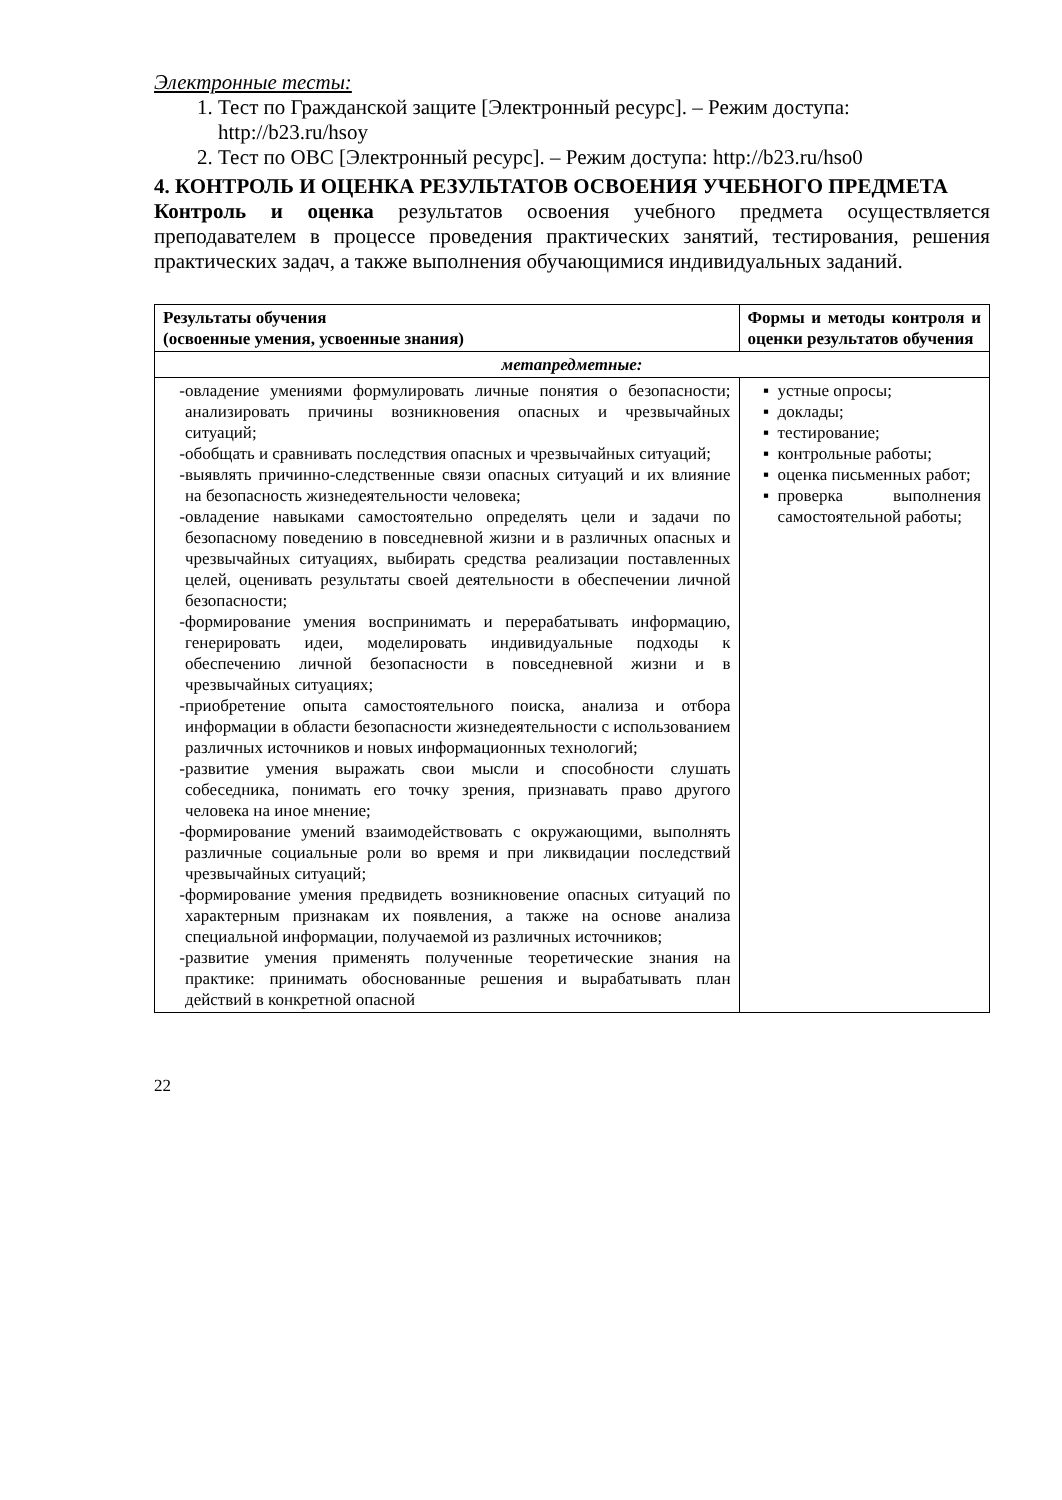Электронные тесты:
1. Тест по Гражданской защите [Электронный ресурс]. – Режим доступа: http://b23.ru/hsoy
2. Тест по ОВС [Электронный ресурс]. – Режим доступа: http://b23.ru/hso0
4. КОНТРОЛЬ И ОЦЕНКА РЕЗУЛЬТАТОВ ОСВОЕНИЯ УЧЕБНОГО ПРЕДМЕТА
Контроль и оценка результатов освоения учебного предмета осуществляется преподавателем в процессе проведения практических занятий, тестирования, решения практических задач, а также выполнения обучающимися индивидуальных заданий.
| Результаты обучения (освоенные умения, усвоенные знания) | Формы и методы контроля и оценки результатов обучения |
| --- | --- |
| метапредметные: | |
| овладение умениями формулировать личные понятия о безопасности; анализировать причины возникновения опасных и чрезвычайных ситуаций; обобщать и сравнивать последствия опасных и чрезвычайных ситуаций; выявлять причинно-следственные связи опасных ситуаций и их влияние на безопасность жизнедеятельности человека; овладение навыками самостоятельно определять цели и задачи по безопасному поведению в повседневной жизни и в различных опасных и чрезвычайных ситуациях, выбирать средства реализации поставленных целей, оценивать результаты своей деятельности в обеспечении личной безопасности; формирование умения воспринимать и перерабатывать информацию, генерировать идеи, моделировать индивидуальные подходы к обеспечению личной безопасности в повседневной жизни и в чрезвычайных ситуациях; приобретение опыта самостоятельного поиска, анализа и отбора информации в области безопасности жизнедеятельности с использованием различных источников и новых информационных технологий; развитие умения выражать свои мысли и способности слушать собеседника, понимать его точку зрения, признавать право другого человека на иное мнение; формирование умений взаимодействовать с окружающими, выполнять различные социальные роли во время и при ликвидации последствий чрезвычайных ситуаций; формирование умения предвидеть возникновение опасных ситуаций по характерным признакам их появления, а также на основе анализа специальной информации, получаемой из различных источников; развитие умения применять полученные теоретические знания на практике: принимать обоснованные решения и вырабатывать план действий в конкретной опасной | устные опросы; доклады; тестирование; контрольные работы; оценка письменных работ; проверка выполнения самостоятельной работы; |
22